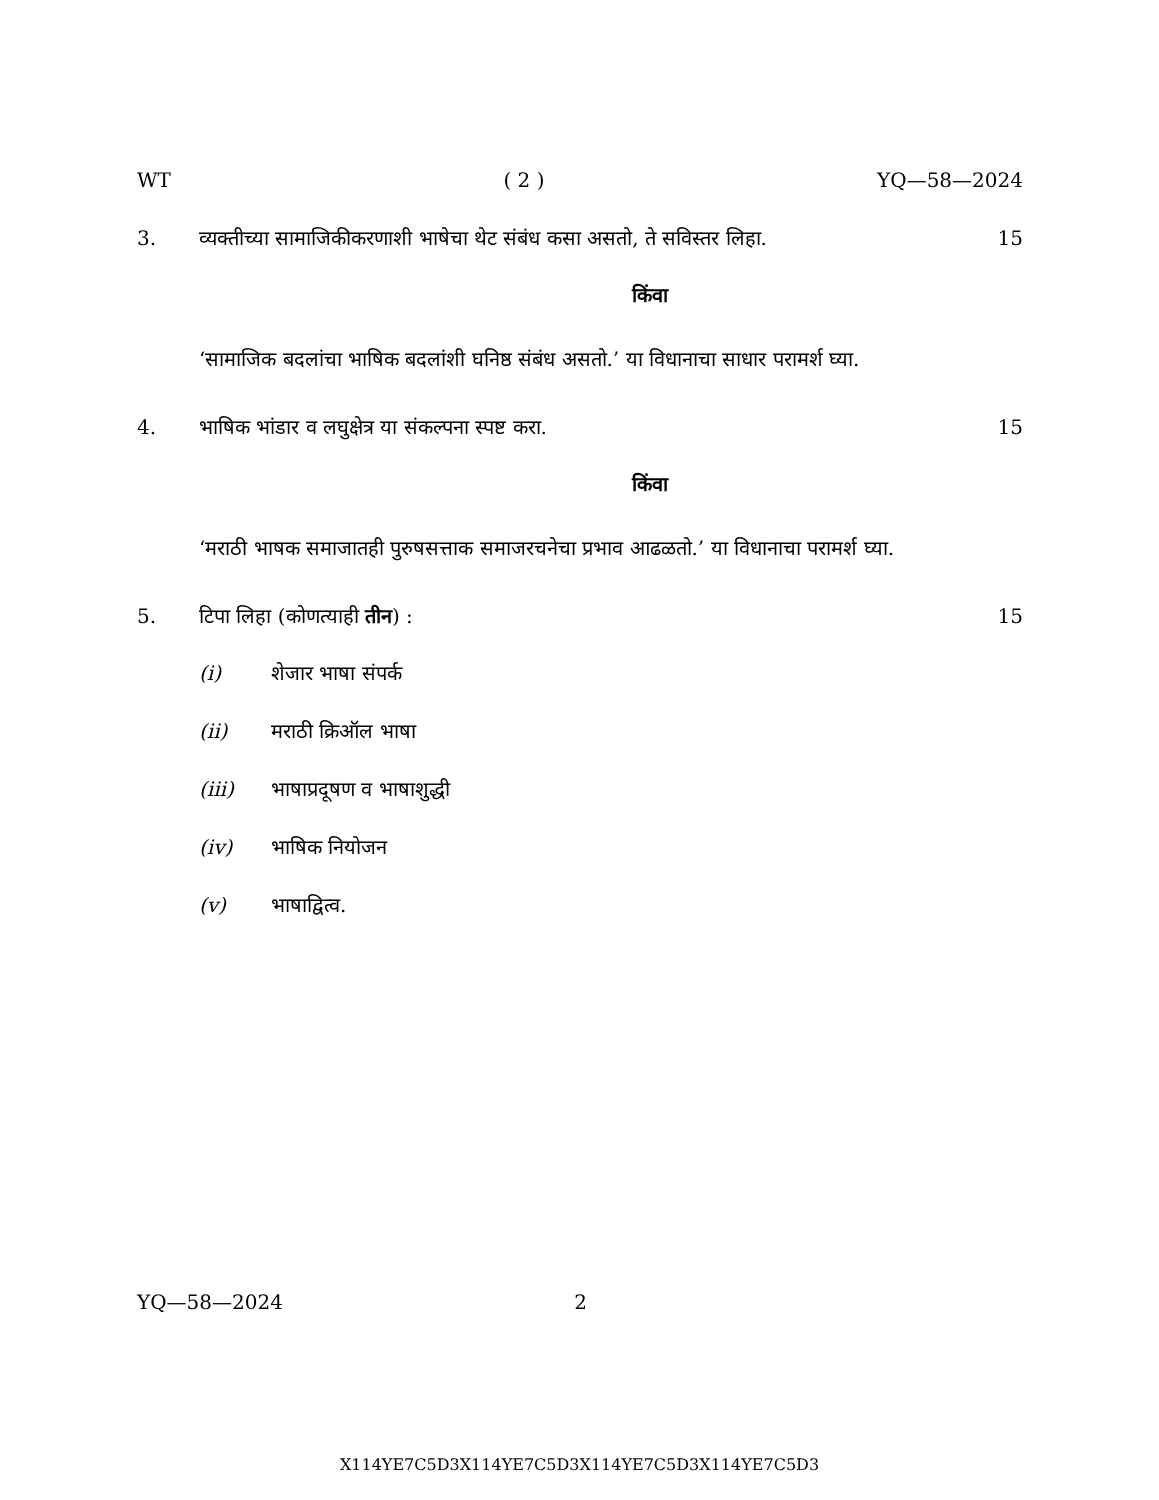WT ( 2 ) YQ—58—2024
3. व्यक्तीच्या सामाजिकीकरणाशी भाषेचा थेट संबंध कसा असतो, ते सविस्तर लिहा. 15
किंवा
‘सामाजिक बदलांचा भाषिक बदलांशी घनिष्ठ संबंध असतो.’ या विधानाचा साधार परामर्श घ्या.
4. भाषिक भांडार व लघुक्षेत्र या संकल्पना स्पष्ट करा. 15
किंवा
‘मराठी भाषक समाजातही पुरुषसत्ताक समाजरचनेचा प्रभाव आढळतो.’ या विधानाचा परामर्श घ्या.
5. टिपा लिहा (कोणत्याही तीन) : 15
(i) शेजार भाषा संपर्क
(ii) मराठी क्रिऑल भाषा
(iii) भाषाप्रदूषण व भाषाशुद्धी
(iv) भाषिक नियोजन
(v) भाषाद्वित्व.
YQ—58—2024 2
X114YE7C5D3X114YE7C5D3X114YE7C5D3X114YE7C5D3